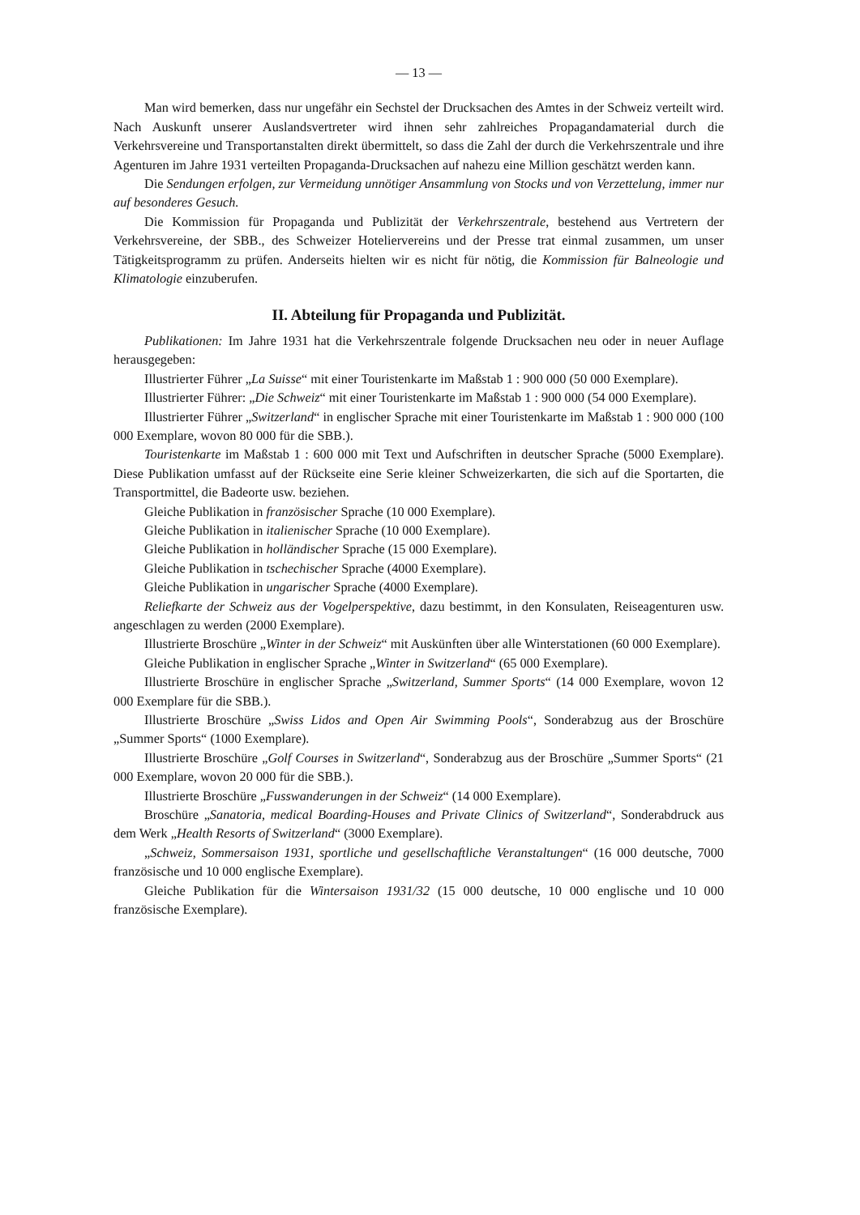— 13 —
Man wird bemerken, dass nur ungefähr ein Sechstel der Drucksachen des Amtes in der Schweiz verteilt wird. Nach Auskunft unserer Auslandsvertreter wird ihnen sehr zahlreiches Propagandamaterial durch die Verkehrsvereine und Transportanstalten direkt übermittelt, so dass die Zahl der durch die Verkehrszentrale und ihre Agenturen im Jahre 1931 verteilten Propaganda-Drucksachen auf nahezu eine Million geschätzt werden kann.
Die Sendungen erfolgen, zur Vermeidung unnötiger Ansammlung von Stocks und von Verzettelung, immer nur auf besonderes Gesuch.
Die Kommission für Propaganda und Publizität der Verkehrszentrale, bestehend aus Vertretern der Verkehrsvereine, der SBB., des Schweizer Hoteliervereins und der Presse trat einmal zusammen, um unser Tätigkeitsprogramm zu prüfen. Anderseits hielten wir es nicht für nötig, die Kommission für Balneologie und Klimatologie einzuberufen.
II. Abteilung für Propaganda und Publizität.
Publikationen: Im Jahre 1931 hat die Verkehrszentrale folgende Drucksachen neu oder in neuer Auflage herausgegeben:
Illustrierter Führer „La Suisse“ mit einer Touristenkarte im Maßstab 1 : 900 000 (50 000 Exemplare).
Illustrierter Führer: „Die Schweiz“ mit einer Touristenkarte im Maßstab 1 : 900 000 (54 000 Exemplare).
Illustrierter Führer „Switzerland“ in englischer Sprache mit einer Touristenkarte im Maßstab 1 : 900 000 (100 000 Exemplare, wovon 80 000 für die SBB.).
Touristenkarte im Maßstab 1 : 600 000 mit Text und Aufschriften in deutscher Sprache (5000 Exemplare). Diese Publikation umfasst auf der Rückseite eine Serie kleiner Schweizerkarten, die sich auf die Sportarten, die Transportmittel, die Badeorte usw. beziehen.
Gleiche Publikation in französischer Sprache (10 000 Exemplare).
Gleiche Publikation in italienischer Sprache (10 000 Exemplare).
Gleiche Publikation in holländischer Sprache (15 000 Exemplare).
Gleiche Publikation in tschechischer Sprache (4000 Exemplare).
Gleiche Publikation in ungarischer Sprache (4000 Exemplare).
Reliefkarte der Schweiz aus der Vogelperspektive, dazu bestimmt, in den Konsulaten, Reiseagenturen usw. angeschlagen zu werden (2000 Exemplare).
Illustrierte Broschüre „Winter in der Schweiz“ mit Auskünften über alle Winterstationen (60 000 Exemplare).
Gleiche Publikation in englischer Sprache „Winter in Switzerland“ (65 000 Exemplare).
Illustrierte Broschüre in englischer Sprache „Switzerland, Summer Sports“ (14 000 Exemplare, wovon 12 000 Exemplare für die SBB.).
Illustrierte Broschüre „Swiss Lidos and Open Air Swimming Pools“, Sonderabzug aus der Broschüre „Summer Sports“ (1000 Exemplare).
Illustrierte Broschüre „Golf Courses in Switzerland“, Sonderabzug aus der Broschüre „Summer Sports“ (21 000 Exemplare, wovon 20 000 für die SBB.).
Illustrierte Broschüre „Fusswanderungen in der Schweiz“ (14 000 Exemplare).
Broschüre „Sanatoria, medical Boarding-Houses and Private Clinics of Switzerland“, Sonderabdruck aus dem Werk „Health Resorts of Switzerland“ (3000 Exemplare).
„Schweiz, Sommersaison 1931, sportliche und gesellschaftliche Veranstaltungen“ (16 000 deutsche, 7000 französische und 10 000 englische Exemplare).
Gleiche Publikation für die Wintersaison 1931/32 (15 000 deutsche, 10 000 englische und 10 000 französische Exemplare).